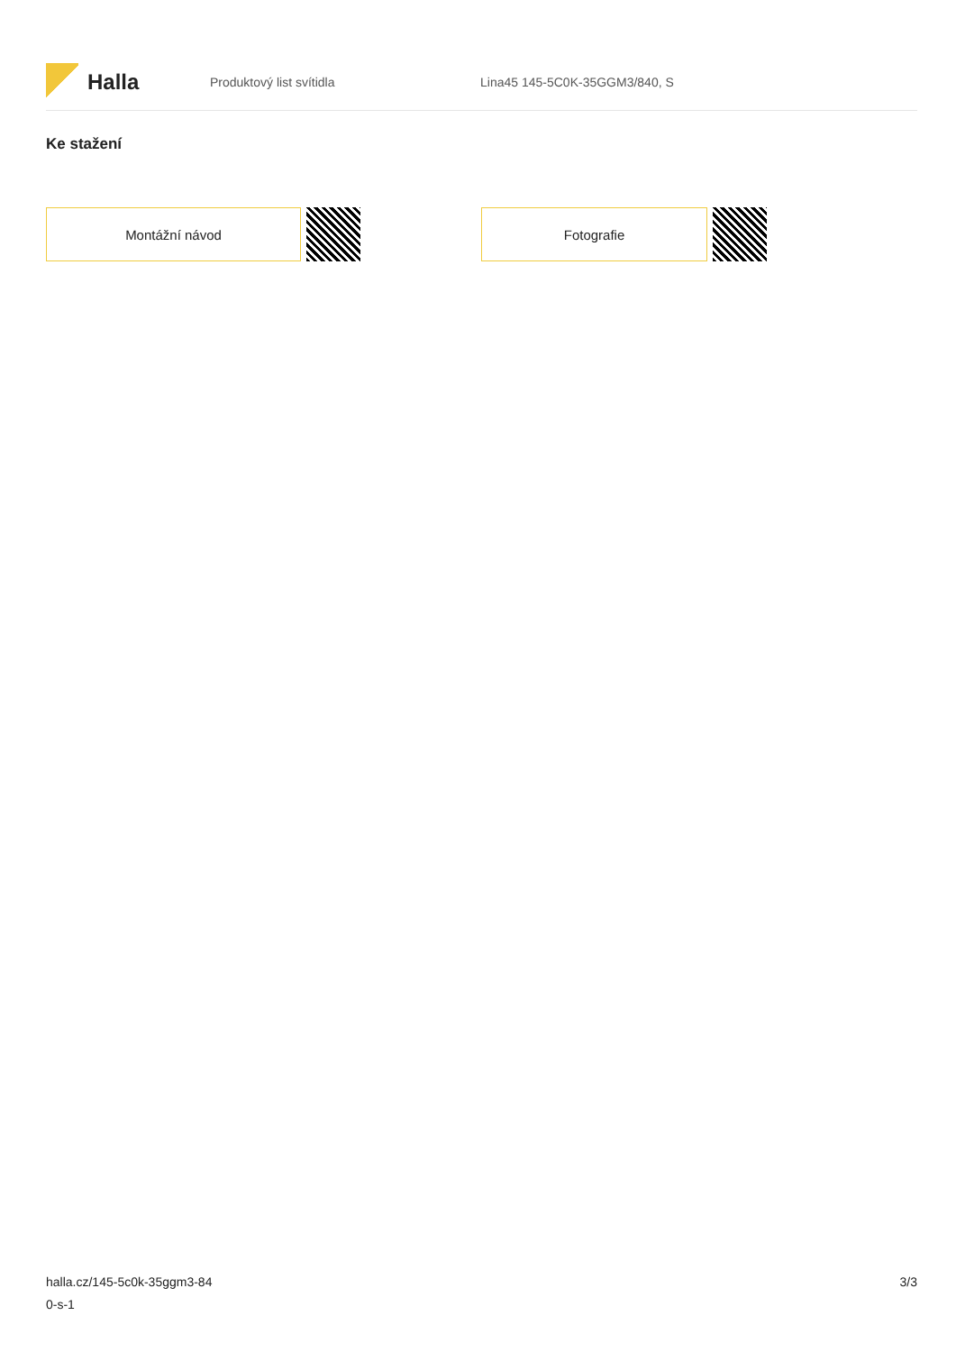Halla
Produktový list svítidla Lina45 145-5C0K-35GGM3/840, S
Ke stažení
Montážní návod Fotografie
halla.cz/145-5c0k-35ggm3-84
0-s-1
3/3